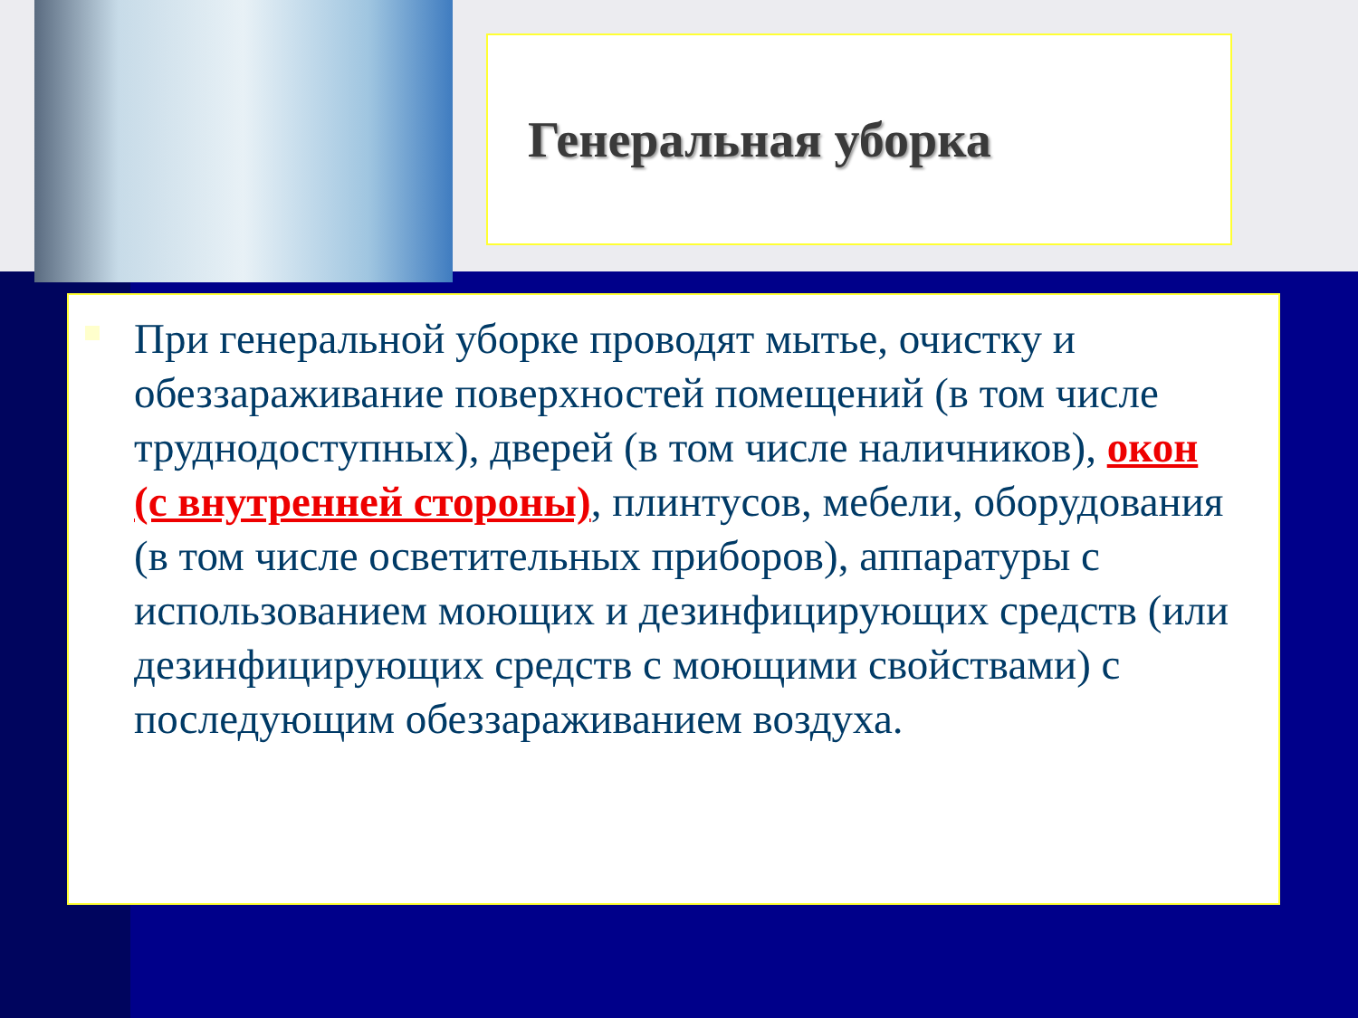Генеральная уборка
При генеральной уборке проводят мытье, очистку и обеззараживание поверхностей помещений (в том числе труднодоступных), дверей (в том числе наличников), окон (с внутренней стороны), плинтусов, мебели, оборудования (в том числе осветительных приборов), аппаратуры с использованием моющих и дезинфицирующих средств (или дезинфицирующих средств с моющими свойствами) с последующим обеззараживанием воздуха.